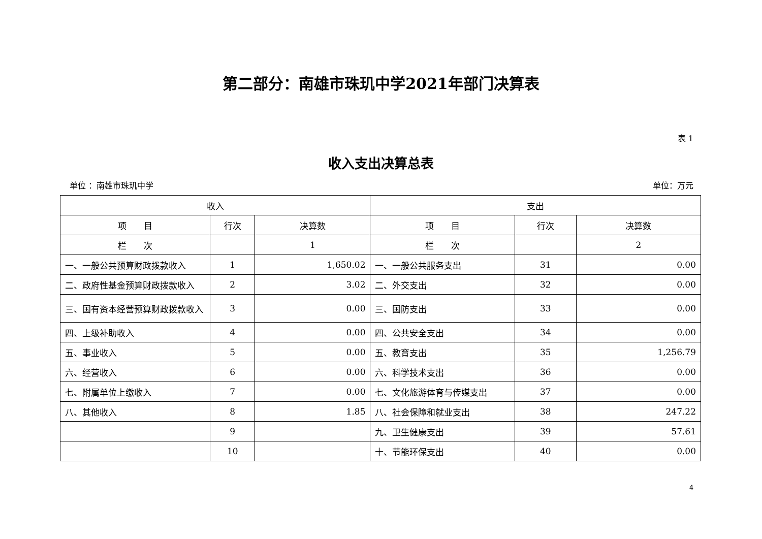第二部分：南雄市珠玑中学2021年部门决算表
表 1
收入支出决算总表
单位 ：南雄市珠玑中学 单位：万元
| 收入 | | | 支出 | | |
| --- | --- | --- | --- | --- | --- |
| 项 目 | 行次 | 决算数 | 项 目 | 行次 | 决算数 |
| 栏 次 | | 1 | 栏 次 | | 2 |
| 一、一般公共预算财政拨款收入 | 1 | 1,650.02 | 一、一般公共服务支出 | 31 | 0.00 |
| 二、政府性基金预算财政拨款收入 | 2 | 3.02 | 二、外交支出 | 32 | 0.00 |
| 三、国有资本经营预算财政拨款收入 | 3 | 0.00 | 三、国防支出 | 33 | 0.00 |
| 四、上级补助收入 | 4 | 0.00 | 四、公共安全支出 | 34 | 0.00 |
| 五、事业收入 | 5 | 0.00 | 五、教育支出 | 35 | 1,256.79 |
| 六、经营收入 | 6 | 0.00 | 六、科学技术支出 | 36 | 0.00 |
| 七、附属单位上缴收入 | 7 | 0.00 | 七、文化旅游体育与传媒支出 | 37 | 0.00 |
| 八、其他收入 | 8 | 1.85 | 八、社会保障和就业支出 | 38 | 247.22 |
| | 9 | | 九、卫生健康支出 | 39 | 57.61 |
| | 10 | | 十、节能环保支出 | 40 | 0.00 |
4